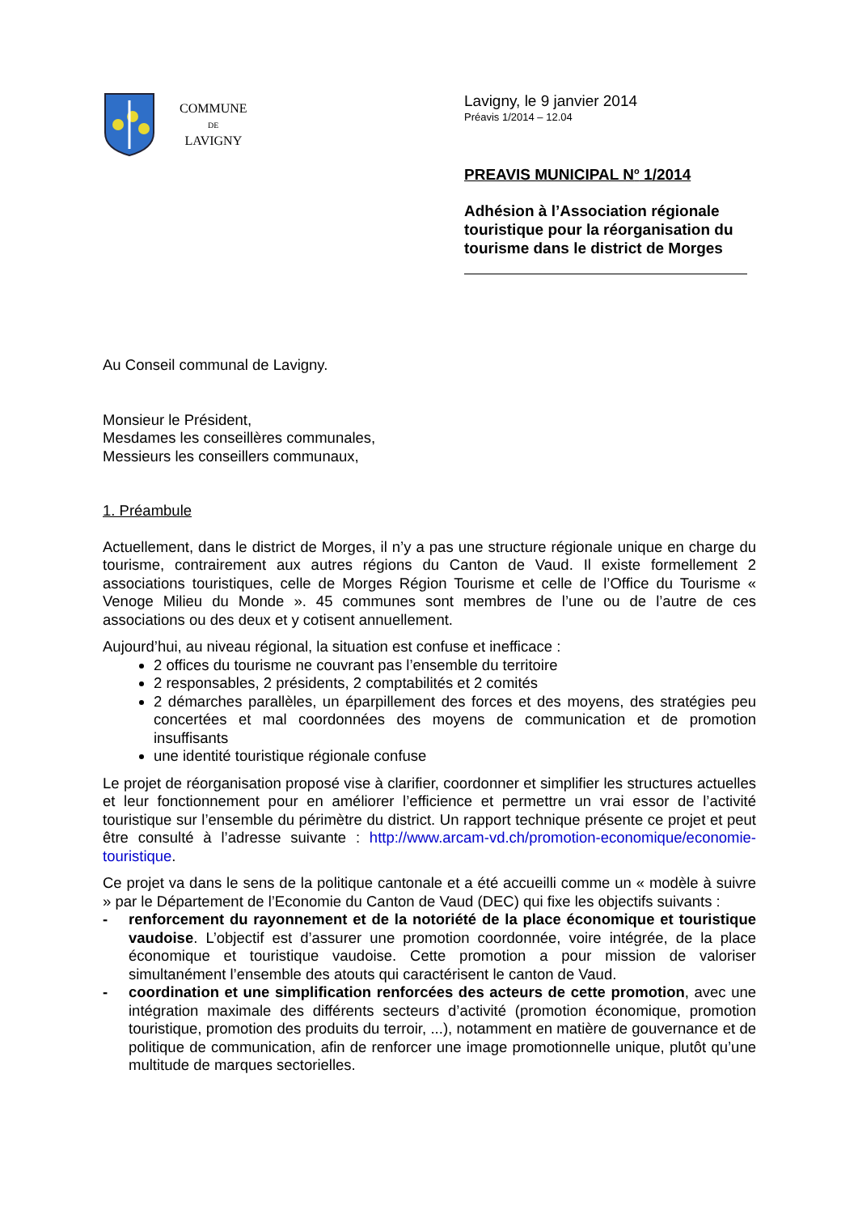COMMUNE
DE
LAVIGNY
Lavigny, le 9 janvier 2014
Préavis 1/2014 – 12.04
PREAVIS MUNICIPAL N<sup>o</sup> 1/2014
Adhésion à l’Association régionale
touristique pour la réorganisation du
tourisme dans le district de Morges
Au Conseil communal de Lavigny.
Monsieur le Président,
Mesdames les conseillères communales,
Messieurs les conseillers communaux,
1. Préambule
Actuellement, dans le district de Morges, il n’y a pas une structure régionale unique en charge du tourisme, contrairement aux autres régions du Canton de Vaud. Il existe formellement 2 associations touristiques, celle de Morges Région Tourisme et celle de l’Office du Tourisme « Venoge Milieu du Monde ». 45 communes sont membres de l’une ou de l’autre de ces associations ou des deux et y cotisent annuellement.
Aujourd’hui, au niveau régional, la situation est confuse et inefficace :
2 offices du tourisme ne couvrant pas l’ensemble du territoire
2 responsables, 2 présidents, 2 comptabilités et 2 comités
2 démarches parallèles, un éparpillement des forces et des moyens, des stratégies peu concertées et mal coordonnées des moyens de communication et de promotion insuffisants
une identité touristique régionale confuse
Le projet de réorganisation proposé vise à clarifier, coordonner et simplifier les structures actuelles et leur fonctionnement pour en améliorer l’efficience et permettre un vrai essor de l’activité touristique sur l’ensemble du périmètre du district. Un rapport technique présente ce projet et peut être consulté à l’adresse suivante : http://www.arcam-vd.ch/promotion-economique/economie-touristique.
Ce projet va dans le sens de la politique cantonale et a été accueilli comme un « modèle à suivre » par le Département de l’Economie du Canton de Vaud (DEC) qui fixe les objectifs suivants :
- renforcement du rayonnement et de la notoriété de la place économique et touristique vaudoise. L’objectif est d’assurer une promotion coordonnée, voire intégrée, de la place économique et touristique vaudoise. Cette promotion a pour mission de valoriser simultanément l’ensemble des atouts qui caractérisent le canton de Vaud.
- coordination et une simplification renforcées des acteurs de cette promotion, avec une intégration maximale des différents secteurs d’activité (promotion économique, promotion touristique, promotion des produits du terroir, ...), notamment en matière de gouvernance et de politique de communication, afin de renforcer une image promotionnelle unique, plutôt qu’une multitude de marques sectorielles.